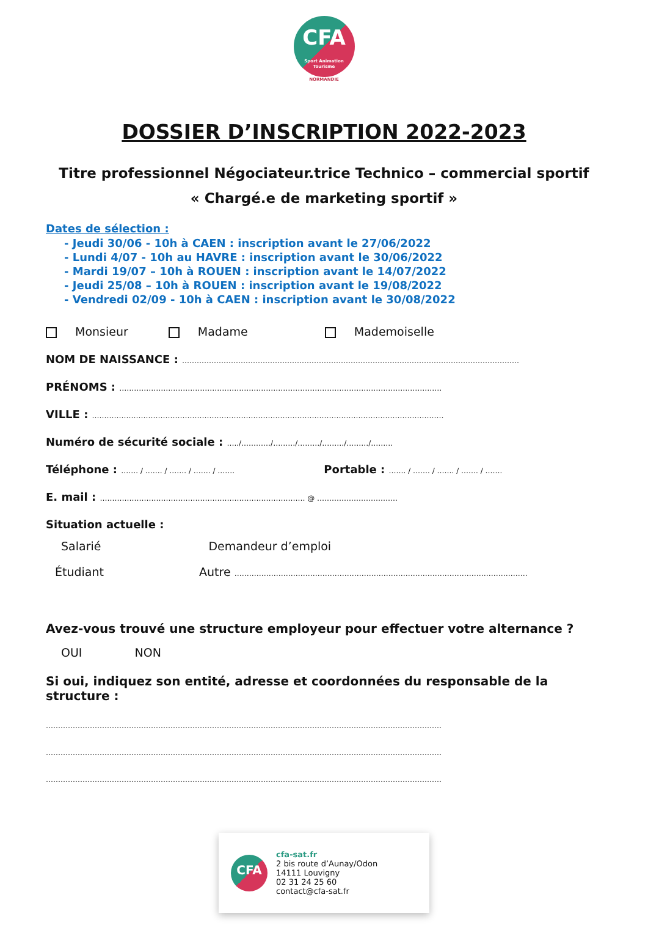CFA
Sport Animation Tourisme
NORMANDIE
DOSSIER D’INSCRIPTION 2022-2023
Titre professionnel Négociateur.trice Technico – commercial sportif
« Chargé.e de marketing sportif »
Dates de sélection :
- Jeudi 30/06 - 10h à CAEN : inscription avant le 27/06/2022
- Lundi 4/07 - 10h au HAVRE : inscription avant le 30/06/2022
- Mardi 19/07 – 10h à ROUEN : inscription avant le 14/07/2022
- Jeudi 25/08 – 10h à ROUEN : inscription avant le 19/08/2022
- Vendredi 02/09 - 10h à CAEN : inscription avant le 30/08/2022
Monsieur Madame Mademoiselle
NOM DE NAISSANCE : …………………………………………………………………………………………………………………………
PRÉNOMS : ……………………………………………………………………………………………………………………
VILLE : ………………………………………………………………………………………………………………………………
Numéro de sécurité sociale : …../…………/………/………/………/………/………
Téléphone : ……. / ……. / ……. / ……. / ……. Portable : ……. / ……. / ……. / ……. / …….
E. mail : ………………………………………………………………………… @ ……………………………
Situation actuelle :
Salarié Demandeur d’emploi
Étudiant Autre …………………………………………………………………………………………………………
Avez-vous trouvé une structure employeur pour effectuer votre alternance ?
OUI NON
Si oui, indiquez son entité, adresse et coordonnées du responsable de la structure :
………………………………………………………………………………………………………………………………………………
………………………………………………………………………………………………………………………………………………
………………………………………………………………………………………………………………………………………………
CFA
cfa-sat.fr
2 bis route d’Aunay/Odon
14111 Louvigny
02 31 24 25 60
contact@cfa-sat.fr